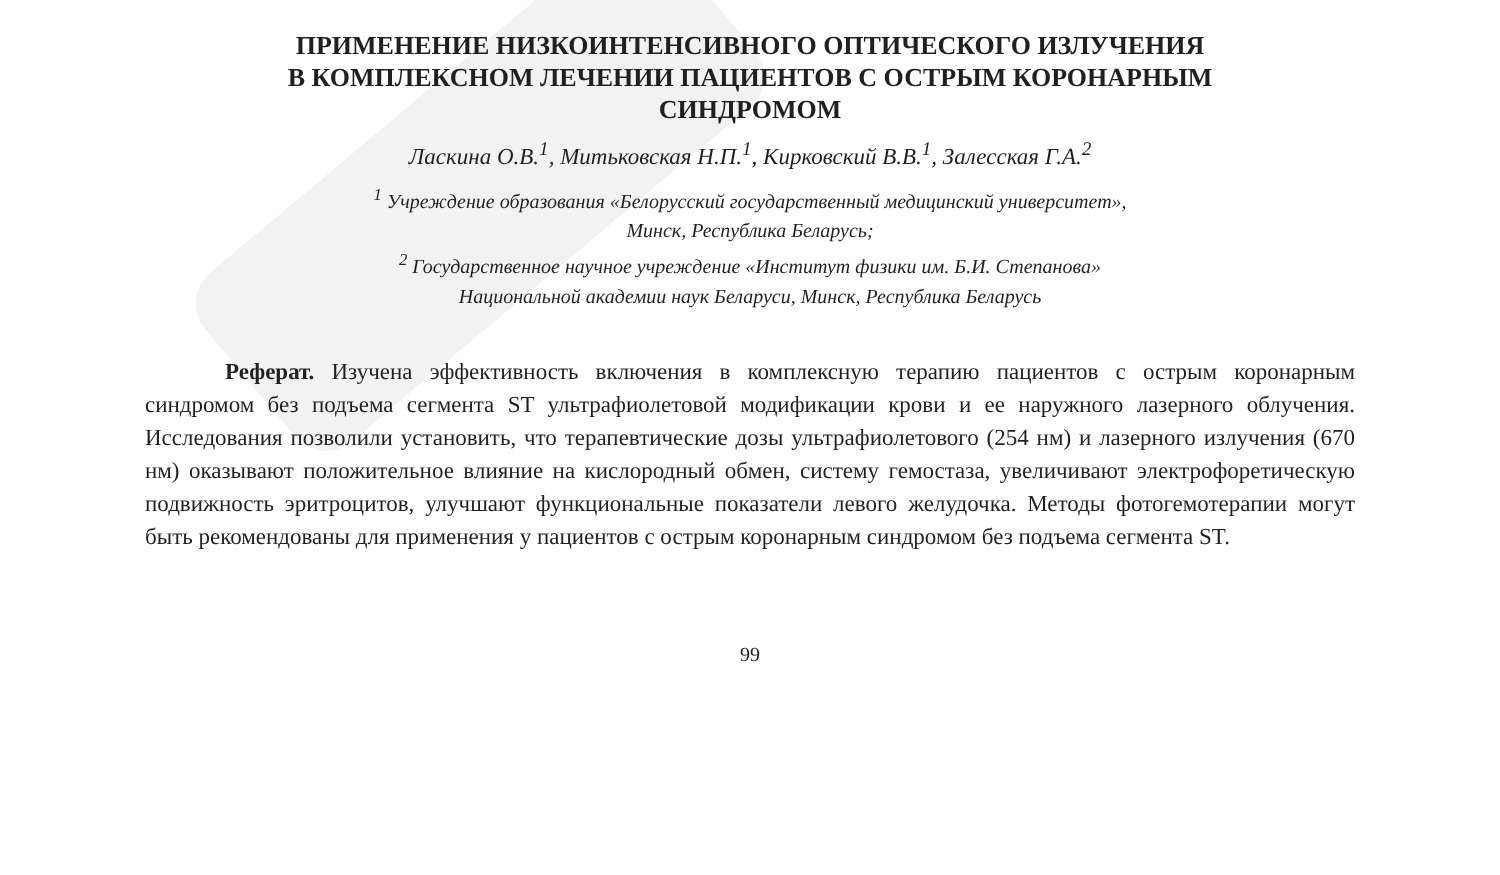ПРИМЕНЕНИЕ НИЗКОИНТЕНСИВНОГО ОПТИЧЕСКОГО ИЗЛУЧЕНИЯ
В КОМПЛЕКСНОМ ЛЕЧЕНИИ ПАЦИЕНТОВ С ОСТРЫМ КОРОНАРНЫМ
СИНДРОМОМ
Ласкина О.В.<sup>1</sup>, Митьковская Н.П.<sup>1</sup>, Кирковский В.В.<sup>1</sup>, Залесская Г.А.<sup>2</sup>
<sup>1</sup> Учреждение образования «Белорусский государственный медицинский университет»,
Минск, Республика Беларусь;
<sup>2</sup> Государственное научное учреждение «Институт физики им. Б.И. Степанова»
Национальной академии наук Беларуси, Минск, Республика Беларусь
Реферат. Изучена эффективность включения в комплексную терапию пациентов с острым коронарным синдромом без подъема сегмента ST ультрафиолетовой модификации крови и ее наружного лазерного облучения. Исследования позволили установить, что терапевтические дозы ультрафиолетового (254 нм) и лазерного излучения (670 нм) оказывают положительное влияние на кислородный обмен, систему гемостаза, увеличивают электрофоретическую подвижность эритроцитов, улучшают функциональные показатели левого желудочка. Методы фотогемотерапии могут быть рекомендованы для применения у пациентов с острым коронарным синдромом без подъема сегмента ST.
99